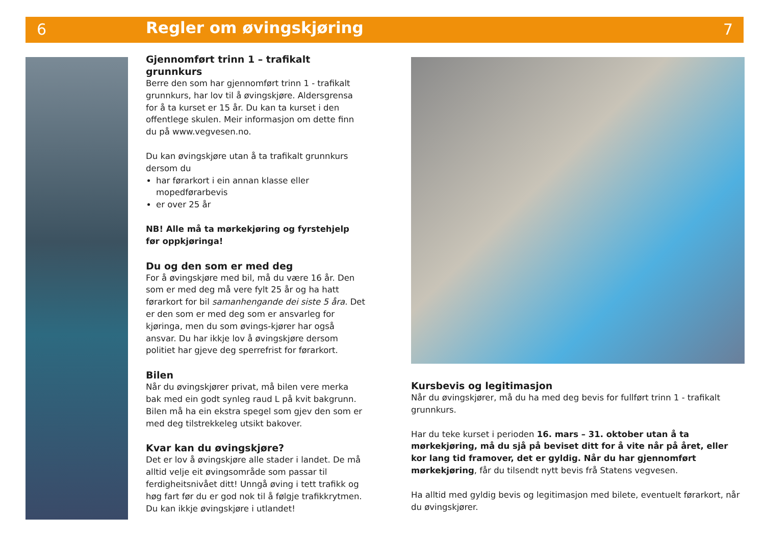6 Regler om øvingskjøring 7
Gjennomført trinn 1 – trafikalt grunnkurs
Berre den som har gjennomført trinn 1 - trafikalt grunnkurs, har lov til å øvingskjøre. Aldersgrensa for å ta kurset er 15 år. Du kan ta kurset i den offentlege skulen. Meir informasjon om dette finn du på www.vegvesen.no.
Du kan øvingskjøre utan å ta trafikalt grunnkurs dersom du
har førarkort i ein annan klasse eller mopedførarbevis
er over 25 år
NB! Alle må ta mørkekjøring og fyrstehjelp
før oppkjøringa!
Du og den som er med deg
For å øvingskjøre med bil, må du være 16 år. Den som er med deg må vere fylt 25 år og ha hatt førarkort for bil samanhengande dei siste 5 åra. Det er den som er med deg som er ansvarleg for kjøringa, men du som øvings-kjører har også ansvar. Du har ikkje lov å øvingskjøre dersom politiet har gjeve deg sperrefrist for førarkort.
Bilen
Når du øvingskjører privat, må bilen vere merka bak med ein godt synleg raud L på kvit bakgrunn. Bilen må ha ein ekstra spegel som gjev den som er med deg tilstrekkeleg utsikt bakover.
Kvar kan du øvingskjøre?
Det er lov å øvingskjøre alle stader i landet. De må alltid velje eit øvingsområde som passar til ferdigheitsnivået ditt! Unngå øving i tett trafikk og høg fart før du er god nok til å følgje trafikkrytmen. Du kan ikkje øvingskjøre i utlandet!
Kursbevis og legitimasjon
Når du øvingskjører, må du ha med deg bevis for fullført trinn 1 - trafikalt grunnkurs.
Har du teke kurset i perioden 16. mars – 31. oktober utan å ta mørkekjøring, må du sjå på beviset ditt for å vite når på året, eller kor lang tid framover, det er gyldig. Når du har gjennomført mørkekjøring, får du tilsendt nytt bevis frå Statens vegvesen.
Ha alltid med gyldig bevis og legitimasjon med bilete, eventuelt førarkort, når du øvingskjører.